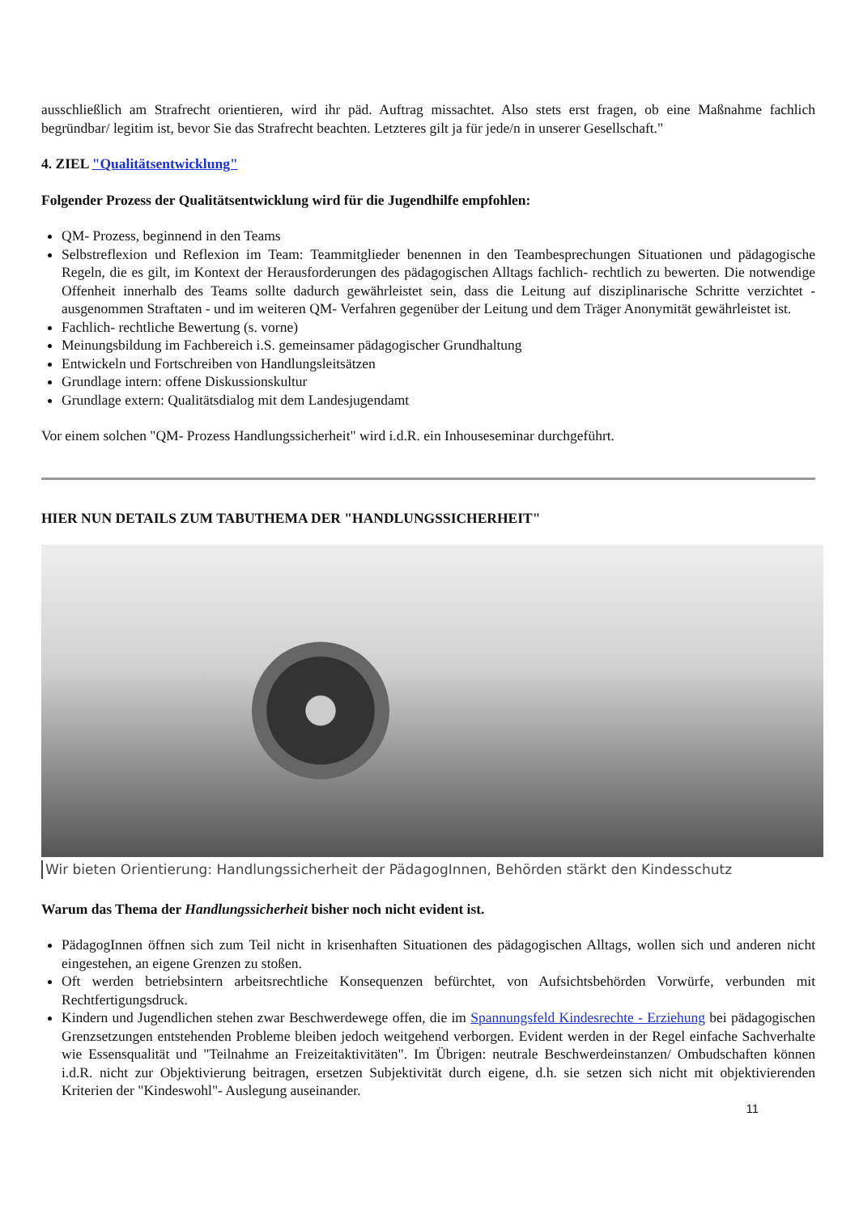ausschließlich am Strafrecht orientieren, wird ihr päd. Auftrag missachtet. Also stets erst fragen, ob eine Maßnahme fachlich begründbar/ legitim ist, bevor Sie das Strafrecht beachten. Letzteres gilt ja für jede/n in unserer Gesellschaft."
4. ZIEL "Qualitätsentwicklung"
Folgender Prozess der Qualitätsentwicklung wird für die Jugendhilfe empfohlen:
QM- Prozess, beginnend in den Teams
Selbstreflexion und Reflexion im Team: Teammitglieder benennen in den Teambesprechungen Situationen und pädagogische Regeln, die es gilt, im Kontext der Herausforderungen des pädagogischen Alltags fachlich- rechtlich zu bewerten. Die notwendige Offenheit innerhalb des Teams sollte dadurch gewährleistet sein, dass die Leitung auf disziplinarische Schritte verzichtet - ausgenommen Straftaten - und im weiteren QM- Verfahren gegenüber der Leitung und dem Träger Anonymität gewährleistet ist.
Fachlich- rechtliche Bewertung (s. vorne)
Meinungsbildung im Fachbereich i.S. gemeinsamer pädagogischer Grundhaltung
Entwickeln und Fortschreiben von Handlungsleitsätzen
Grundlage intern: offene Diskussionskultur
Grundlage extern: Qualitätsdialog mit dem Landesjugendamt
Vor einem solchen "QM- Prozess Handlungssicherheit" wird i.d.R. ein Inhouseseminar durchgeführt.
HIER NUN DETAILS ZUM TABUTHEMA DER "HANDLUNGSSICHERHEIT"
Wir bieten Orientierung: Handlungssicherheit der PädagogInnen, Behörden stärkt den Kindesschutz
Warum das Thema der Handlungssicherheit bisher noch nicht evident ist.
PädagogInnen öffnen sich zum Teil nicht in krisenhaften Situationen des pädagogischen Alltags, wollen sich und anderen nicht eingestehen, an eigene Grenzen zu stoßen.
Oft werden betriebsintern arbeitsrechtliche Konsequenzen befürchtet, von Aufsichtsbehörden Vorwürfe, verbunden mit Rechtfertigungsdruck.
Kindern und Jugendlichen stehen zwar Beschwerdewege offen, die im Spannungsfeld Kindesrechte - Erziehung bei pädagogischen Grenzsetzungen entstehenden Probleme bleiben jedoch weitgehend verborgen. Evident werden in der Regel einfache Sachverhalte wie Essensqualität und "Teilnahme an Freizeitaktivitäten". Im Übrigen: neutrale Beschwerdeinstanzen/ Ombudschaften können i.d.R. nicht zur Objektivierung beitragen, ersetzen Subjektivität durch eigene, d.h. sie setzen sich nicht mit objektivierenden Kriterien der "Kindeswohl"- Auslegung auseinander.
11